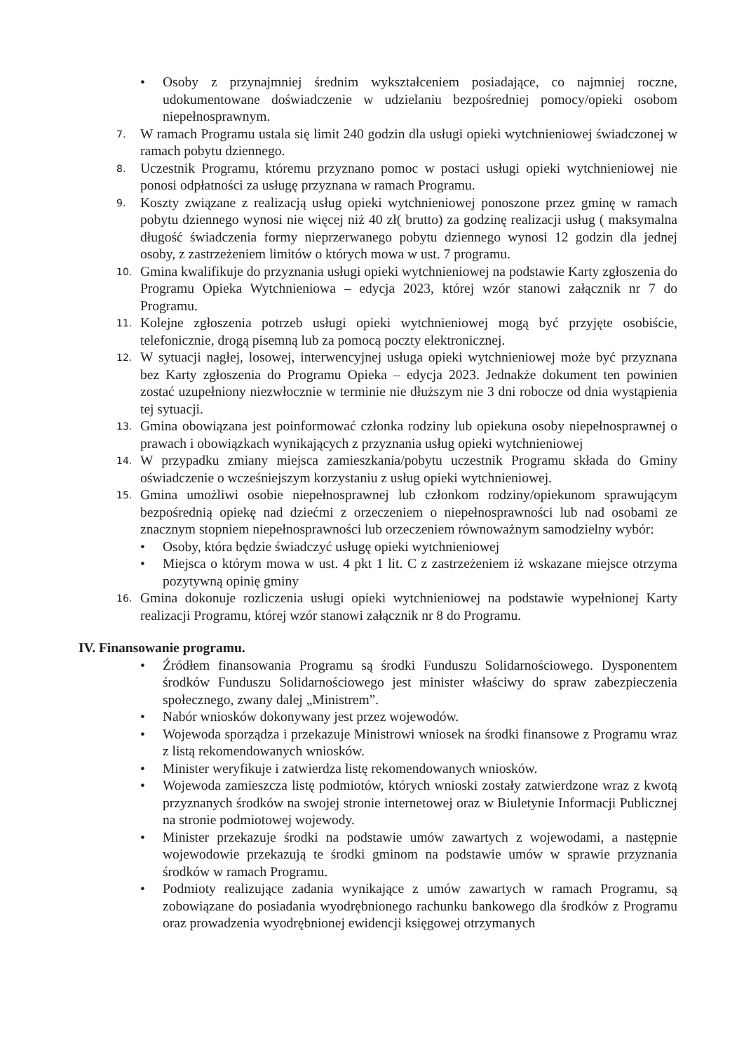• Osoby z przynajmniej średnim wykształceniem posiadające, co najmniej roczne, udokumentowane doświadczenie w udzielaniu bezpośredniej pomocy/opieki osobom niepełnosprawnym.
7. W ramach Programu ustala się limit 240 godzin dla usługi opieki wytchnieniowej świadczonej w ramach pobytu dziennego.
8. Uczestnik Programu, któremu przyznano pomoc w postaci usługi opieki wytchnieniowej nie ponosi odpłatności za usługę przyznana w ramach Programu.
9. Koszty związane z realizacją usług opieki wytchnieniowej ponoszone przez gminę w ramach pobytu dziennego wynosi nie więcej niż 40 zł( brutto) za godzinę realizacji usług ( maksymalna długość świadczenia formy nieprzerwanego pobytu dziennego wynosi 12 godzin dla jednej osoby, z zastrzeżeniem limitów o których mowa w ust. 7 programu.
10. Gmina kwalifikuje do przyznania usługi opieki wytchnieniowej na podstawie Karty zgłoszenia do Programu Opieka Wytchnieniowa – edycja 2023, której wzór stanowi załącznik nr 7 do Programu.
11. Kolejne zgłoszenia potrzeb usługi opieki wytchnieniowej mogą być przyjęte osobiście, telefonicznie, drogą pisemną lub za pomocą poczty elektronicznej.
12. W sytuacji nagłej, losowej, interwencyjnej usługa opieki wytchnieniowej może być przyznana bez Karty zgłoszenia do Programu Opieka – edycja 2023. Jednakże dokument ten powinien zostać uzupełniony niezwłocznie w terminie nie dłuższym nie 3 dni robocze od dnia wystąpienia tej sytuacji.
13. Gmina obowiązana jest poinformować członka rodziny lub opiekuna osoby niepełnosprawnej o prawach i obowiązkach wynikających z przyznania usług opieki wytchnieniowej
14. W przypadku zmiany miejsca zamieszkania/pobytu uczestnik Programu składa do Gminy oświadczenie o wcześniejszym korzystaniu z usług opieki wytchnieniowej.
15. Gmina umożliwi osobie niepełnosprawnej lub członkom rodziny/opiekunom sprawującym bezpośrednią opiekę nad dziećmi z orzeczeniem o niepełnosprawności lub nad osobami ze znacznym stopniem niepełnosprawności lub orzeczeniem równoważnym samodzielny wybór:
• Osoby, która będzie świadczyć usługę opieki wytchnieniowej
• Miejsca o którym mowa w ust. 4 pkt 1 lit. C z zastrzeżeniem iż wskazane miejsce otrzyma pozytywną opinię gminy
16. Gmina dokonuje rozliczenia usługi opieki wytchnieniowej na podstawie wypełnionej Karty realizacji Programu, której wzór stanowi załącznik nr 8 do Programu.
IV. Finansowanie programu.
• Źródłem finansowania Programu są środki Funduszu Solidarnościowego. Dysponentem środków Funduszu Solidarnościowego jest minister właściwy do spraw zabezpieczenia społecznego, zwany dalej „Ministrem”.
• Nabór wniosków dokonywany jest przez wojewodów.
• Wojewoda sporządza i przekazuje Ministrowi wniosek na środki finansowe z Programu wraz z listą rekomendowanych wniosków.
• Minister weryfikuje i zatwierdza listę rekomendowanych wniosków.
• Wojewoda zamieszcza listę podmiotów, których wnioski zostały zatwierdzone wraz z kwotą przyznanych środków na swojej stronie internetowej oraz w Biuletynie Informacji Publicznej na stronie podmiotowej wojewody.
• Minister przekazuje środki na podstawie umów zawartych z wojewodami, a następnie wojewodowie przekazują te środki gminom na podstawie umów w sprawie przyznania środków w ramach Programu.
• Podmioty realizujące zadania wynikające z umów zawartych w ramach Programu, są zobowiązane do posiadania wyodrębnionego rachunku bankowego dla środków z Programu oraz prowadzenia wyodrębnionej ewidencji księgowej otrzymanych